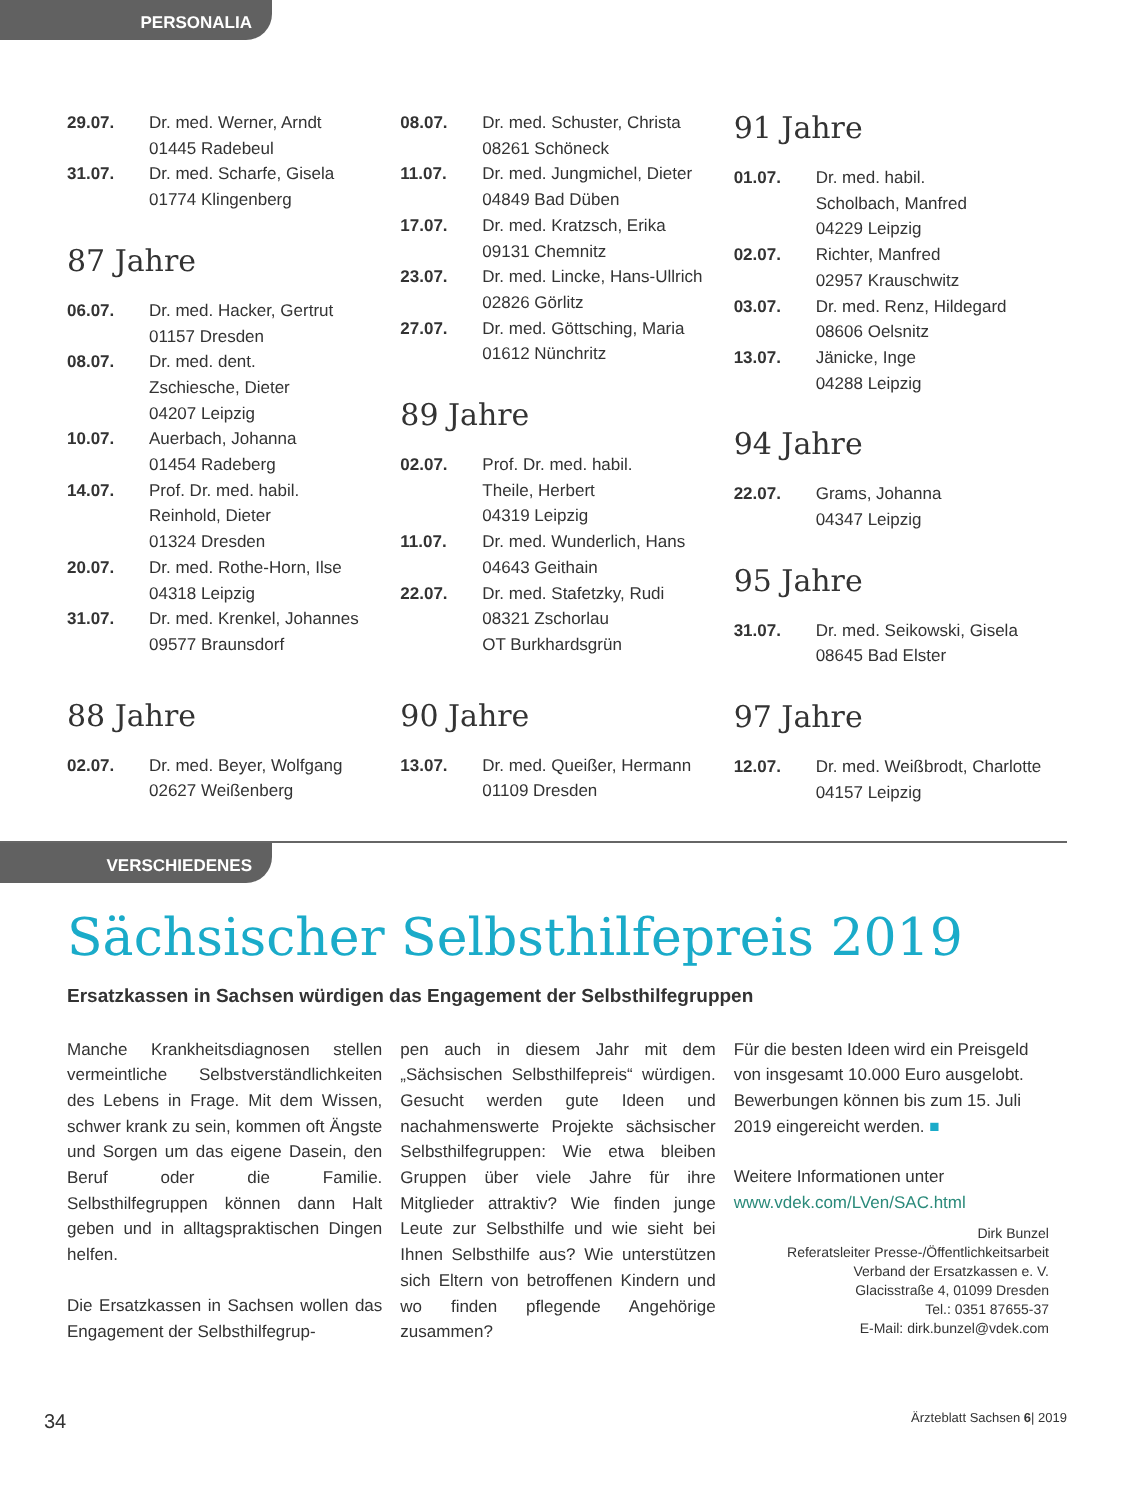PERSONALIA
29.07. Dr. med. Werner, Arndt
01445 Radebeul
31.07. Dr. med. Scharfe, Gisela
01774 Klingenberg
87 Jahre
06.07. Dr. med. Hacker, Gertrut
01157 Dresden
08.07. Dr. med. dent.
Zschiesche, Dieter
04207 Leipzig
10.07. Auerbach, Johanna
01454 Radeberg
14.07. Prof. Dr. med. habil.
Reinhold, Dieter
01324 Dresden
20.07. Dr. med. Rothe-Horn, Ilse
04318 Leipzig
31.07. Dr. med. Krenkel, Johannes
09577 Braunsdorf
88 Jahre
02.07. Dr. med. Beyer, Wolfgang
02627 Weißenberg
08.07. Dr. med. Schuster, Christa
08261 Schöneck
11.07. Dr. med. Jungmichel, Dieter
04849 Bad Düben
17.07. Dr. med. Kratzsch, Erika
09131 Chemnitz
23.07. Dr. med. Lincke, Hans-Ullrich
02826 Görlitz
27.07. Dr. med. Göttsching, Maria
01612 Nünchritz
89 Jahre
02.07. Prof. Dr. med. habil.
Theile, Herbert
04319 Leipzig
11.07. Dr. med. Wunderlich, Hans
04643 Geithain
22.07. Dr. med. Stafetzky, Rudi
08321 Zschorlau
OT Burkhardsgrün
90 Jahre
13.07. Dr. med. Queißer, Hermann
01109 Dresden
91 Jahre
01.07. Dr. med. habil.
Scholbach, Manfred
04229 Leipzig
02.07. Richter, Manfred
02957 Krauschwitz
03.07. Dr. med. Renz, Hildegard
08606 Oelsnitz
13.07. Jänicke, Inge
04288 Leipzig
94 Jahre
22.07. Grams, Johanna
04347 Leipzig
95 Jahre
31.07. Dr. med. Seikowski, Gisela
08645 Bad Elster
97 Jahre
12.07. Dr. med. Weißbrodt, Charlotte
04157 Leipzig
VERSCHIEDENES
Sächsischer Selbsthilfepreis 2019
Ersatzkassen in Sachsen würdigen das Engagement der Selbsthilfegruppen
Manche Krankheitsdiagnosen stellen vermeintliche Selbstverständlichkeiten des Lebens in Frage. Mit dem Wissen, schwer krank zu sein, kommen oft Ängste und Sorgen um das eigene Dasein, den Beruf oder die Familie. Selbsthilfegruppen können dann Halt geben und in alltagspraktischen Dingen helfen.
Die Ersatzkassen in Sachsen wollen das Engagement der Selbsthilfegrup-
pen auch in diesem Jahr mit dem „Sächsischen Selbsthilfepreis“ würdigen. Gesucht werden gute Ideen und nachahmenswerte Projekte sächsischer Selbsthilfegruppen: Wie etwa bleiben Gruppen über viele Jahre für ihre Mitglieder attraktiv? Wie finden junge Leute zur Selbsthilfe und wie sieht bei Ihnen Selbsthilfe aus? Wie unterstützen sich Eltern von betroffenen Kindern und wo finden pflegende Angehörige zusammen?
Für die besten Ideen wird ein Preisgeld von insgesamt 10.000 Euro ausgelobt. Bewerbungen können bis zum 15. Juli 2019 eingereicht werden. ■
Weitere Informationen unter
www.vdek.com/LVen/SAC.html
Dirk Bunzel
Referatsleiter Presse-/Öffentlichkeitsarbeit
Verband der Ersatzkassen e. V.
Glacisstraße 4, 01099 Dresden
Tel.: 0351 87655-37
E-Mail: dirk.bunzel@vdek.com
34 Ärzteblatt Sachsen 6| 2019